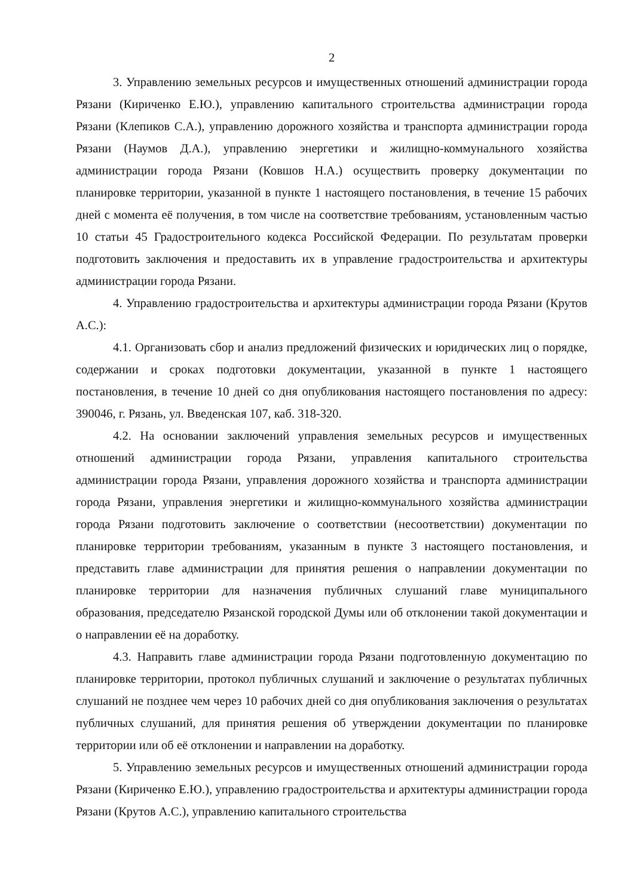2
3. Управлению земельных ресурсов и имущественных отношений администрации города Рязани (Кириченко Е.Ю.), управлению капитального строительства администрации города Рязани (Клепиков С.А.), управлению дорожного хозяйства и транспорта администрации города Рязани (Наумов Д.А.), управлению энергетики и жилищно-коммунального хозяйства администрации города Рязани (Ковшов Н.А.) осуществить проверку документации по планировке территории, указанной в пункте 1 настоящего постановления, в течение 15 рабочих дней с момента её получения, в том числе на соответствие требованиям, установленным частью 10 статьи 45 Градостроительного кодекса Российской Федерации. По результатам проверки подготовить заключения и предоставить их в управление градостроительства и архитектуры администрации города Рязани.
4. Управлению градостроительства и архитектуры администрации города Рязани (Крутов А.С.):
4.1. Организовать сбор и анализ предложений физических и юридических лиц о порядке, содержании и сроках подготовки документации, указанной в пункте 1 настоящего постановления, в течение 10 дней со дня опубликования настоящего постановления по адресу: 390046, г. Рязань, ул. Введенская 107, каб. 318-320.
4.2. На основании заключений управления земельных ресурсов и имущественных отношений администрации города Рязани, управления капитального строительства администрации города Рязани, управления дорожного хозяйства и транспорта администрации города Рязани, управления энергетики и жилищно-коммунального хозяйства администрации города Рязани подготовить заключение о соответствии (несоответствии) документации по планировке территории требованиям, указанным в пункте 3 настоящего постановления, и представить главе администрации для принятия решения о направлении документации по планировке территории для назначения публичных слушаний главе муниципального образования, председателю Рязанской городской Думы или об отклонении такой документации и о направлении её на доработку.
4.3. Направить главе администрации города Рязани подготовленную документацию по планировке территории, протокол публичных слушаний и заключение о результатах публичных слушаний не позднее чем через 10 рабочих дней со дня опубликования заключения о результатах публичных слушаний, для принятия решения об утверждении документации по планировке территории или об её отклонении и направлении на доработку.
5. Управлению земельных ресурсов и имущественных отношений администрации города Рязани (Кириченко Е.Ю.), управлению градостроительства и архитектуры администрации города Рязани (Крутов А.С.), управлению капитального строительства